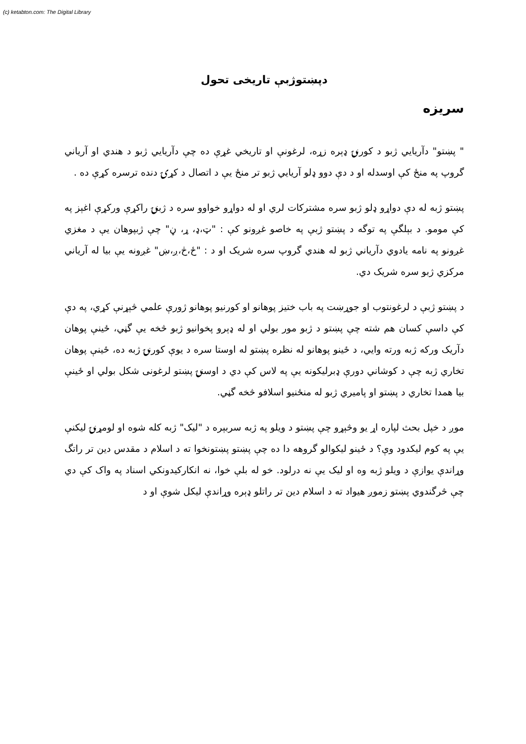(c) ketabton.com: The Digital Library
دپښتوژبې تاریخی تحول
سریزه
" پښتو" دآریایي ژبو د کورنۍ ډېره زړه، لرغونې او تاریخي غړې ده چې دآریایي ژبو د هندي او آریاني گروپ په منځ کې اوسدله او د دې دوو ډلو آریایي ژبو تر منځ یې د اتصال د کړۍ دنده ترسره کړې ده .
پښتو ژبه له دې دواړو ډلو ژبو سره مشترکات لري او له دواړو خواوو سره د ژبنۍ راکړې ورکړې اغېز په کې مومو. د بېلگې په توگه د پښتو ژبې په خاصو غږونو کې : "ټ،ډ، ړ، ڼ" چې ژبپوهان یې د مغزي غږونو په نامه یادوي دآریاني ژبو له هندي گروپ سره شریک او د : "ځ،څ،ږ،ښ" غږونه یې بیا له آریاني مرکزي ژبو سره شریک دي.
د پښتو ژبې د لرغونتوب او جوړښت په باب ختیز پوهانو او کورنیو پوهانو ژورې علمي څېړنې کړي، په دې کې داسې کسان هم شته چې پښتو د ژبو مور بولي او له ډېرو پخوانیو ژبو څخه یې گڼي، ځینې پوهان دآریک ورکه ژبه ورته وایي، د ځینو پوهانو له نظره پښتو له اوستا سره د یوې کورنۍ ژبه ده، ځینې پوهان تخاري ژبه چې د کوشاني دورې ډبرلیکونه یې په لاس کې دي د اوسنۍ پښتو لرغونی شکل بولي او ځینې بیا همدا تخاري د پښتو او پامیري ژبو له منځنیو اسلافو څخه گڼي.
موږ د خپل بحث لپاره اړ یو وڅېړو چې پښتو د ویلو په ژبه سربېره د "لیک" ژبه کله شوه او لومړنۍ لیکنې یې په کوم لیکدود وې؟ د ځینو لیکوالو گروهه دا ده چې پښتو پښتونخوا ته د اسلام د مقدس دین تر راتگ وړاندې یوازې د ویلو ژبه وه او لیک یې نه درلود. خو له بلې خوا، نه انکارکیدونکي اسناد په واک کې دي چې څرگندوي پښتو زموږ هیواد ته د اسلام دین تر راتلو ډېره وړاندې لیکل شوې او د